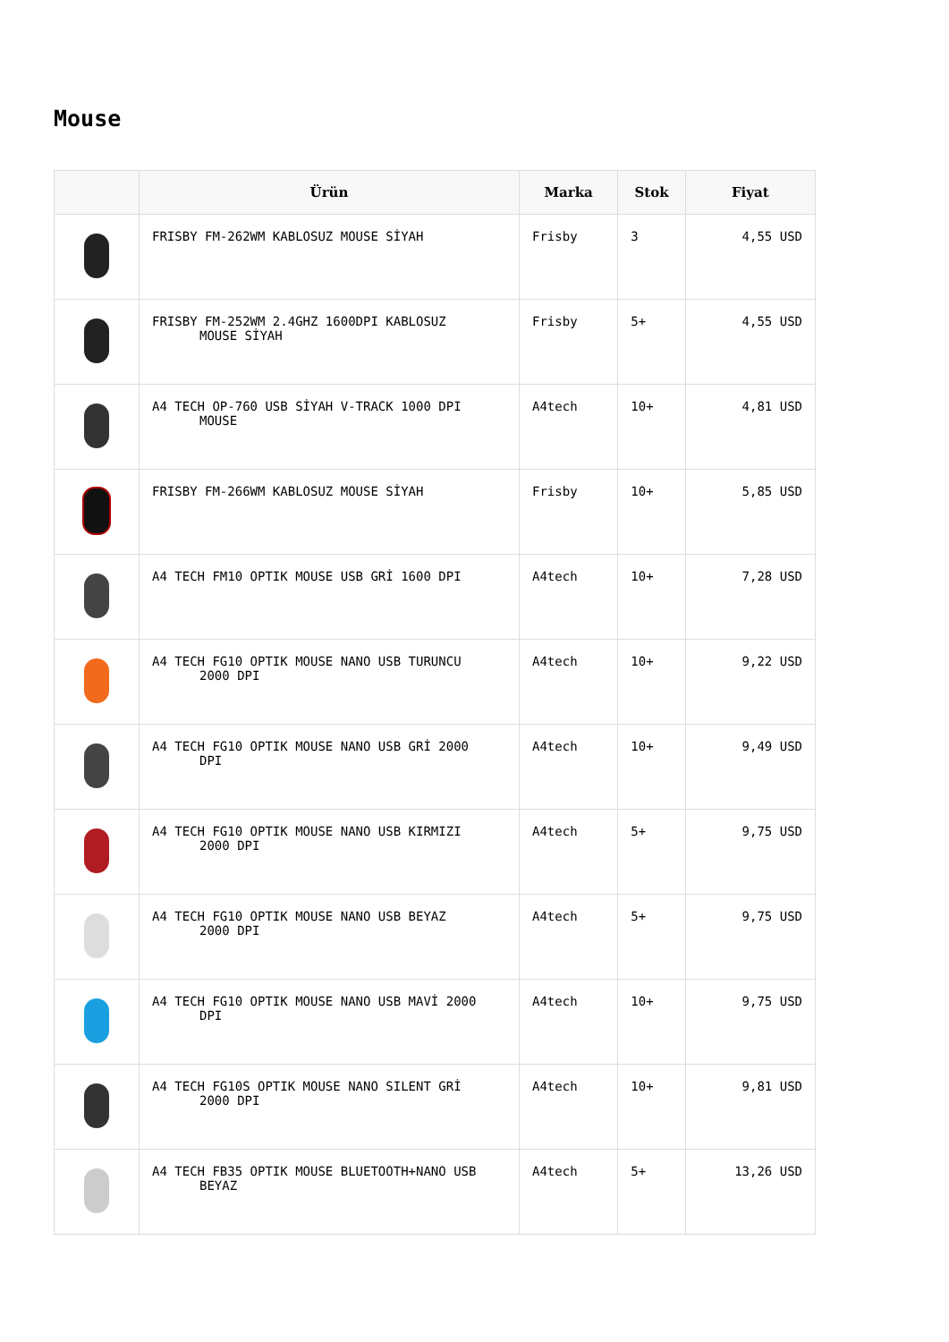Mouse
| | Ürün | Marka | Stok | Fiyat |
| --- | --- | --- | --- | --- |
| | FRISBY FM-262WM KABLOSUZ MOUSE SİYAH | Frisby | 3 | 4,55 USD |
| | FRISBY FM-252WM 2.4GHZ 1600DPI KABLOSUZ MOUSE SİYAH | Frisby | 5+ | 4,55 USD |
| | A4 TECH OP-760 USB SİYAH V-TRACK 1000 DPI MOUSE | A4tech | 10+ | 4,81 USD |
| | FRISBY FM-266WM KABLOSUZ MOUSE SİYAH | Frisby | 10+ | 5,85 USD |
| | A4 TECH FM10 OPTIK MOUSE USB GRİ 1600 DPI | A4tech | 10+ | 7,28 USD |
| | A4 TECH FG10 OPTIK MOUSE NANO USB TURUNCU 2000 DPI | A4tech | 10+ | 9,22 USD |
| | A4 TECH FG10 OPTIK MOUSE NANO USB GRİ 2000 DPI | A4tech | 10+ | 9,49 USD |
| | A4 TECH FG10 OPTIK MOUSE NANO USB KIRMIZI 2000 DPI | A4tech | 5+ | 9,75 USD |
| | A4 TECH FG10 OPTIK MOUSE NANO USB BEYAZ 2000 DPI | A4tech | 5+ | 9,75 USD |
| | A4 TECH FG10 OPTIK MOUSE NANO USB MAVİ 2000 DPI | A4tech | 10+ | 9,75 USD |
| | A4 TECH FG10S OPTIK MOUSE NANO SILENT GRİ 2000 DPI | A4tech | 10+ | 9,81 USD |
| | A4 TECH FB35 OPTIK MOUSE BLUETOOTH+NANO USB BEYAZ | A4tech | 5+ | 13,26 USD |